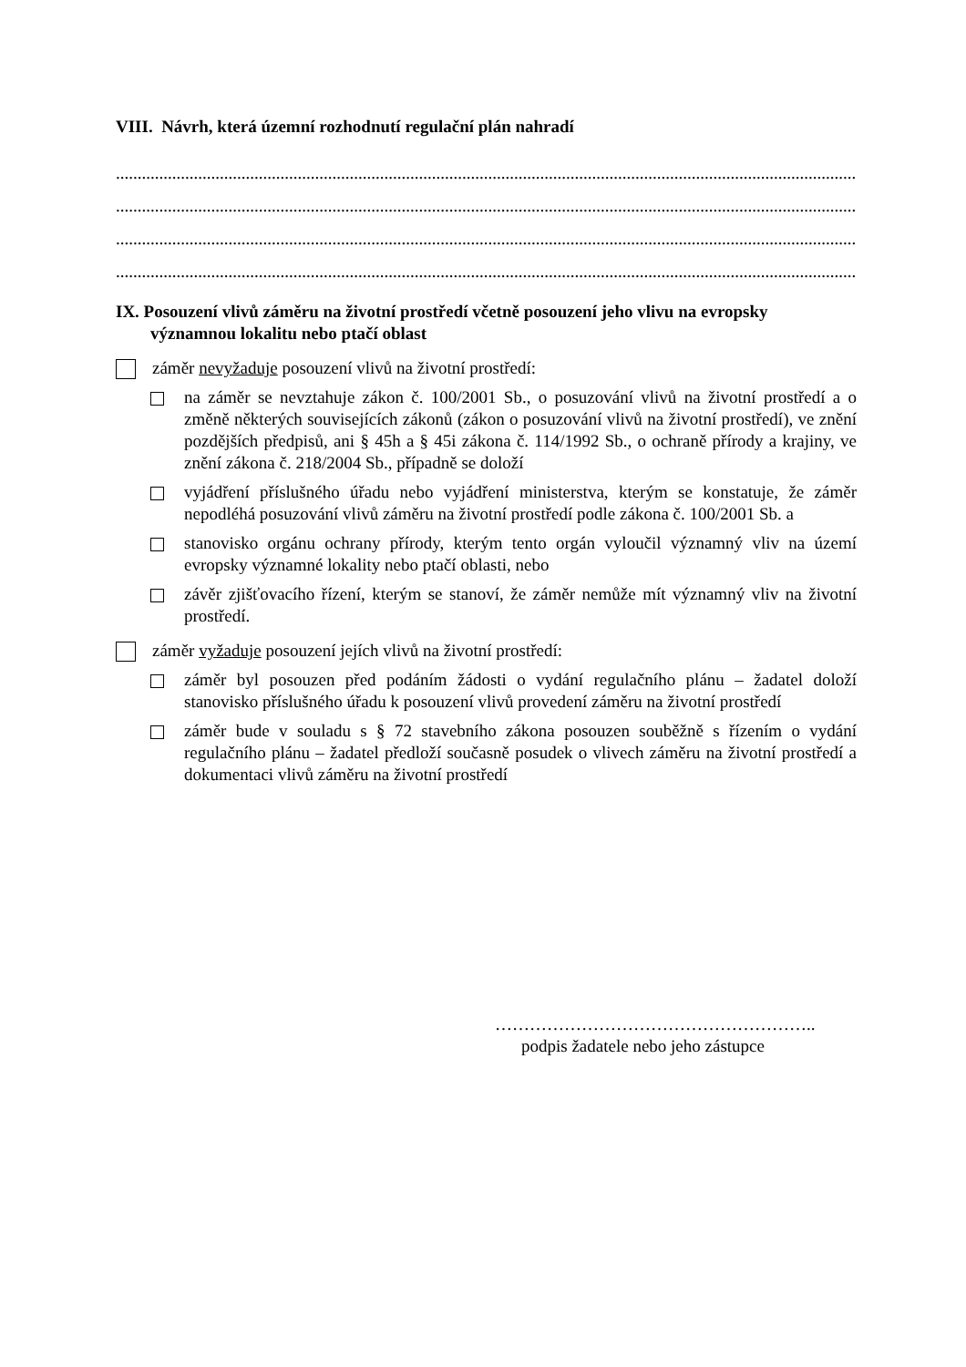VIII. Návrh, která územní rozhodnutí regulační plán nahradí
.................................................................................................................................................................................................
.................................................................................................................................................................................................
.................................................................................................................................................................................................
.................................................................................................................................................................................................
IX. Posouzení vlivů záměru na životní prostředí včetně posouzení jeho vlivu na evropsky významnou lokalitu nebo ptačí oblast
záměr nevyžaduje posouzení vlivů na životní prostředí:
na záměr se nevztahuje zákon č. 100/2001 Sb., o posuzování vlivů na životní prostředí a o změně některých souvisejících zákonů (zákon o posuzování vlivů na životní prostředí), ve znění pozdějších předpisů, ani § 45h a § 45i zákona č. 114/1992 Sb., o ochraně přírody a krajiny, ve znění zákona č. 218/2004 Sb., případně se doloží
vyjádření příslušného úřadu nebo vyjádření ministerstva, kterým se konstatuje, že záměr nepodléhá posuzování vlivů záměru na životní prostředí podle zákona č. 100/2001 Sb. a
stanovisko orgánu ochrany přírody, kterým tento orgán vyloučil významný vliv na území evropsky významné lokality nebo ptačí oblasti, nebo
závěr zjišťovacího řízení, kterým se stanoví, že záměr nemůže mít významný vliv na životní prostředí.
záměr vyžaduje posouzení jejích vlivů na životní prostředí:
záměr byl posouzen před podáním žádosti o vydání regulačního plánu – žadatel doloží stanovisko příslušného úřadu k posouzení vlivů provedení záměru na životní prostředí
záměr bude v souladu s § 72 stavebního zákona posouzen souběžně s řízením o vydání regulačního plánu – žadatel předloží současně posudek o vlivech záměru na životní prostředí a dokumentaci vlivů záměru na životní prostředí
………………………………………………..
podpis žadatele nebo jeho zástupce